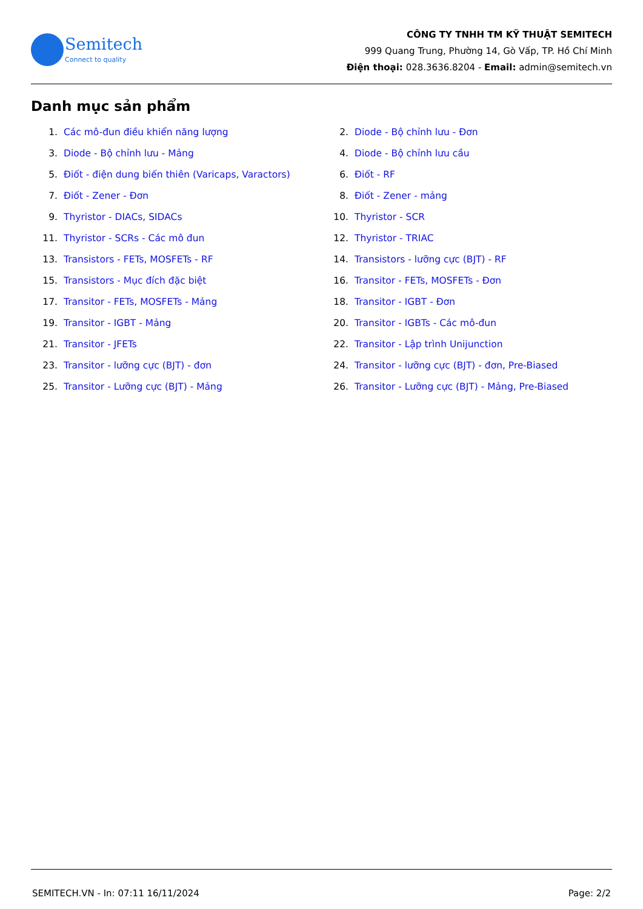Semitech
Connect to quality
CÔNG TY TNHH TM KỸ THUẬT SEMITECH
999 Quang Trung, Phường 14, Gò Vấp, TP. Hồ Chí Minh
Điện thoại: 028.3636.8204 - Email: admin@semitech.vn
Danh mục sản phẩm
1. Các mô-đun điều khiển năng lượng
2. Diode - Bộ chỉnh lưu - Đơn
3. Diode - Bộ chỉnh lưu - Mảng
4. Diode - Bộ chỉnh lưu cầu
5. Điốt - điện dung biến thiên (Varicaps, Varactors)
6. Điốt - RF
7. Điốt - Zener - Đơn
8. Điốt - Zener - mảng
9. Thyristor - DIACs, SIDACs
10. Thyristor - SCR
11. Thyristor - SCRs - Các mô đun
12. Thyristor - TRIAC
13. Transistors - FETs, MOSFETs - RF
14. Transistors - lưỡng cực (BJT) - RF
15. Transistors - Mục đích đặc biệt
16. Transitor - FETs, MOSFETs - Đơn
17. Transitor - FETs, MOSFETs - Mảng
18. Transitor - IGBT - Đơn
19. Transitor - IGBT - Mảng
20. Transitor - IGBTs - Các mô-đun
21. Transitor - JFETs
22. Transitor - Lập trình Unijunction
23. Transitor - lưỡng cực (BJT) - đơn
24. Transitor - lưỡng cực (BJT) - đơn, Pre-Biased
25. Transitor - Lưỡng cực (BJT) - Mảng
26. Transitor - Lưỡng cực (BJT) - Mảng, Pre-Biased
SEMITECH.VN - In: 07:11 16/11/2024 Page: 2/2